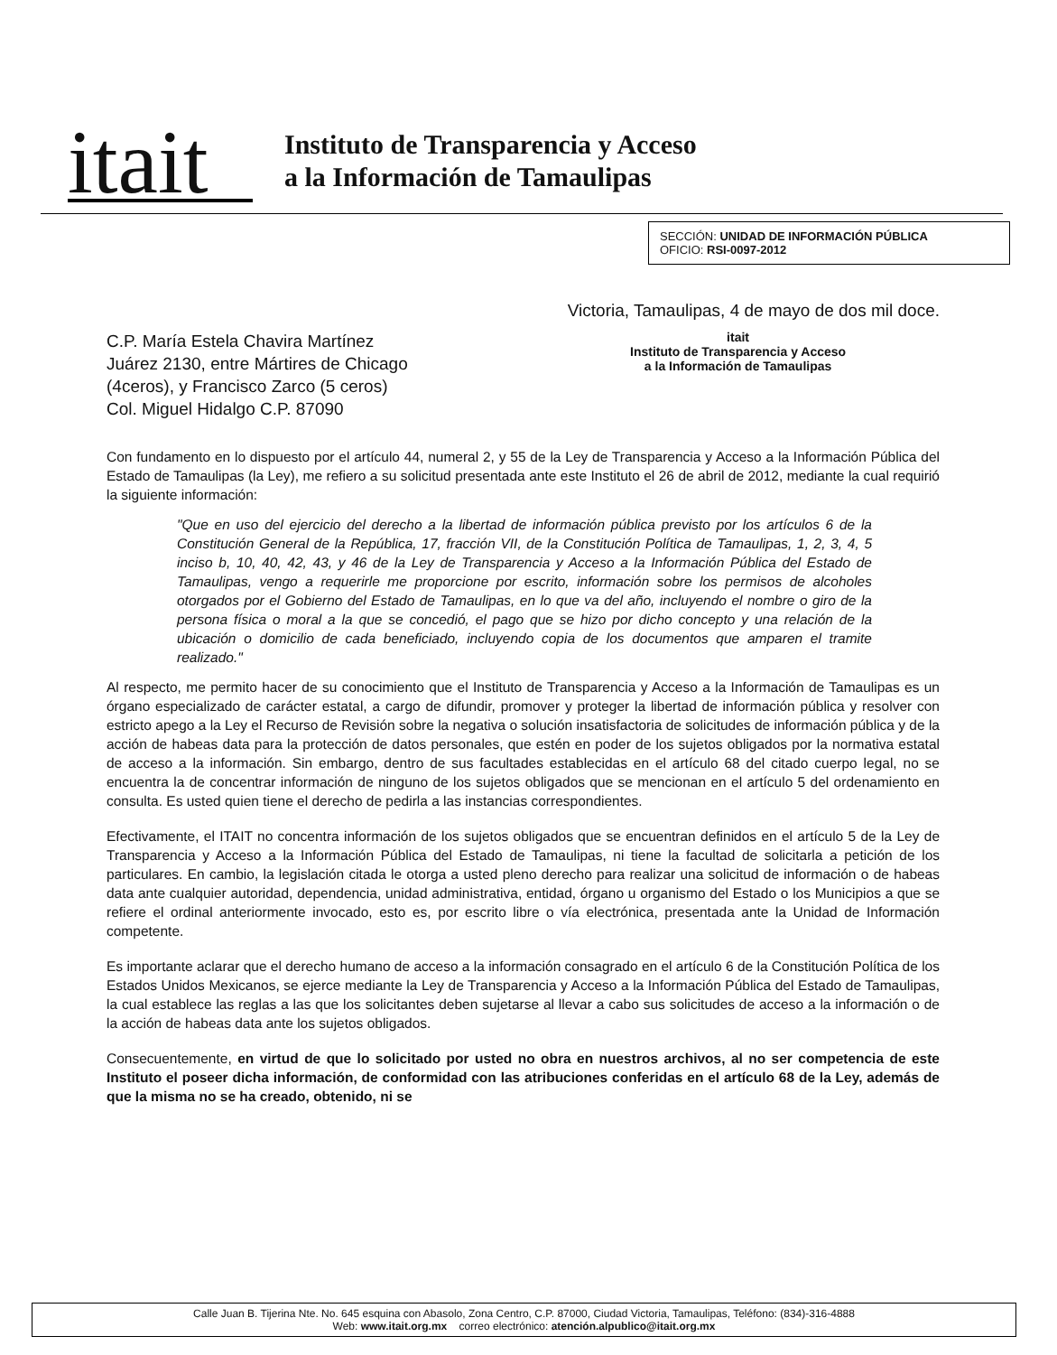itait
Instituto de Transparencia y Acceso
a la Información de Tamaulipas
SECCIÓN: UNIDAD DE INFORMACIÓN PÚBLICA
OFICIO: RSI-0097-2012
Victoria, Tamaulipas, 4 de mayo de dos mil doce.
C.P. María Estela Chavira Martínez
Juárez 2130, entre Mártires de Chicago
(4ceros), y Francisco Zarco (5 ceros)
Col. Miguel Hidalgo C.P. 87090
itait
Instituto de Transparencia y Acceso
a la Información de Tamaulipas
Con fundamento en lo dispuesto por el artículo 44, numeral 2, y 55 de la Ley de Transparencia y Acceso a la Información Pública del Estado de Tamaulipas (la Ley), me refiero a su solicitud presentada ante este Instituto el 26 de abril de 2012, mediante la cual requirió la siguiente información:
"Que en uso del ejercicio del derecho a la libertad de información pública previsto por los artículos 6 de la Constitución General de la República, 17, fracción VII, de la Constitución Política de Tamaulipas, 1, 2, 3, 4, 5 inciso b, 10, 40, 42, 43, y 46 de la Ley de Transparencia y Acceso a la Información Pública del Estado de Tamaulipas, vengo a requerirle me proporcione por escrito, información sobre los permisos de alcoholes otorgados por el Gobierno del Estado de Tamaulipas, en lo que va del año, incluyendo el nombre o giro de la persona física o moral a la que se concedió, el pago que se hizo por dicho concepto y una relación de la ubicación o domicilio de cada beneficiado, incluyendo copia de los documentos que amparen el tramite realizado."
Al respecto, me permito hacer de su conocimiento que el Instituto de Transparencia y Acceso a la Información de Tamaulipas es un órgano especializado de carácter estatal, a cargo de difundir, promover y proteger la libertad de información pública y resolver con estricto apego a la Ley el Recurso de Revisión sobre la negativa o solución insatisfactoria de solicitudes de información pública y de la acción de habeas data para la protección de datos personales, que estén en poder de los sujetos obligados por la normativa estatal de acceso a la información. Sin embargo, dentro de sus facultades establecidas en el artículo 68 del citado cuerpo legal, no se encuentra la de concentrar información de ninguno de los sujetos obligados que se mencionan en el artículo 5 del ordenamiento en consulta. Es usted quien tiene el derecho de pedirla a las instancias correspondientes.
Efectivamente, el ITAIT no concentra información de los sujetos obligados que se encuentran definidos en el artículo 5 de la Ley de Transparencia y Acceso a la Información Pública del Estado de Tamaulipas, ni tiene la facultad de solicitarla a petición de los particulares. En cambio, la legislación citada le otorga a usted pleno derecho para realizar una solicitud de información o de habeas data ante cualquier autoridad, dependencia, unidad administrativa, entidad, órgano u organismo del Estado o los Municipios a que se refiere el ordinal anteriormente invocado, esto es, por escrito libre o vía electrónica, presentada ante la Unidad de Información competente.
Es importante aclarar que el derecho humano de acceso a la información consagrado en el artículo 6 de la Constitución Política de los Estados Unidos Mexicanos, se ejerce mediante la Ley de Transparencia y Acceso a la Información Pública del Estado de Tamaulipas, la cual establece las reglas a las que los solicitantes deben sujetarse al llevar a cabo sus solicitudes de acceso a la información o de la acción de habeas data ante los sujetos obligados.
Consecuentemente, en virtud de que lo solicitado por usted no obra en nuestros archivos, al no ser competencia de este Instituto el poseer dicha información, de conformidad con las atribuciones conferidas en el artículo 68 de la Ley, además de que la misma no se ha creado, obtenido, ni se
Calle Juan B. Tijerina Nte. No. 645 esquina con Abasolo, Zona Centro, C.P. 87000, Ciudad Victoria, Tamaulipas, Teléfono: (834)-316-4888
Web: www.itait.org.mx correo electrónico: atención.alpublico@itait.org.mx